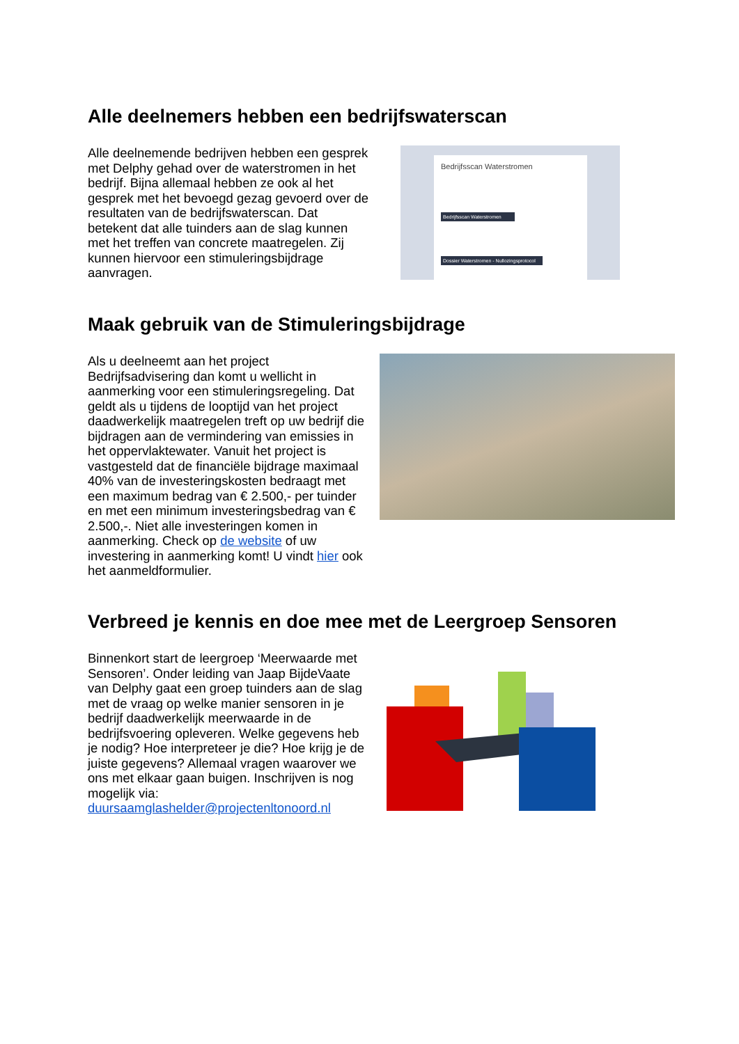Alle deelnemers hebben een bedrijfswaterscan
Alle deelnemende bedrijven hebben een gesprek met Delphy gehad over de waterstromen in het bedrijf. Bijna allemaal hebben ze ook al het gesprek met het bevoegd gezag gevoerd over de resultaten van de bedrijfswaterscan. Dat betekent dat alle tuinders aan de slag kunnen met het treffen van concrete maatregelen. Zij kunnen hiervoor een stimuleringsbijdrage aanvragen.
Bedrijfsscan Waterstromen
Bedrijfsscan Waterstromen
Dossier Waterstromen - Nullozingsprotocol
Maak gebruik van de Stimuleringsbijdrage
Als u deelneemt aan het project Bedrijfsadvisering dan komt u wellicht in aanmerking voor een stimuleringsregeling. Dat geldt als u tijdens de looptijd van het project daadwerkelijk maatregelen treft op uw bedrijf die bijdragen aan de vermindering van emissies in het oppervlaktewater. Vanuit het project is vastgesteld dat de financiële bijdrage maximaal 40% van de investeringskosten bedraagt met een maximum bedrag van € 2.500,- per tuinder en met een minimum investeringsbedrag van € 2.500,-. Niet alle investeringen komen in aanmerking. Check op de website of uw investering in aanmerking komt! U vindt hier ook het aanmeldformulier.
Verbreed je kennis en doe mee met de Leergroep Sensoren
Binnenkort start de leergroep ‘Meerwaarde met Sensoren’. Onder leiding van Jaap BijdeVaate van Delphy gaat een groep tuinders aan de slag met de vraag op welke manier sensoren in je bedrijf daadwerkelijk meerwaarde in de bedrijfsvoering opleveren. Welke gegevens heb je nodig? Hoe interpreteer je die? Hoe krijg je de juiste gegevens? Allemaal vragen waarover we ons met elkaar gaan buigen. Inschrijven is nog mogelijk via: duursaamglashelder@projectenltonoord.nl